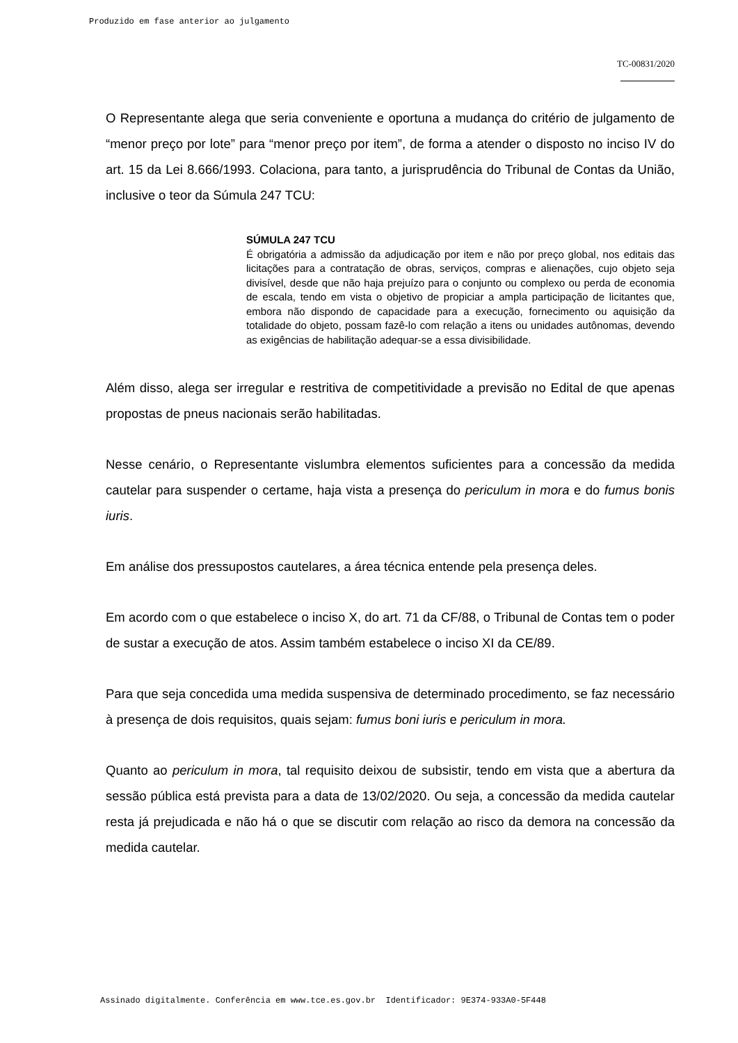Produzido em fase anterior ao julgamento
TC-00831/2020
O Representante alega que seria conveniente e oportuna a mudança do critério de julgamento de “menor preço por lote” para “menor preço por item”, de forma a atender o disposto no inciso IV do art. 15 da Lei 8.666/1993. Colaciona, para tanto, a jurisprudência do Tribunal de Contas da União, inclusive o teor da Súmula 247 TCU:
SÚMULA 247 TCU
É obrigatória a admissão da adjudicação por item e não por preço global, nos editais das licitações para a contratação de obras, serviços, compras e alienações, cujo objeto seja divisível, desde que não haja prejuízo para o conjunto ou complexo ou perda de economia de escala, tendo em vista o objetivo de propiciar a ampla participação de licitantes que, embora não dispondo de capacidade para a execução, fornecimento ou aquisição da totalidade do objeto, possam fazê-lo com relação a itens ou unidades autônomas, devendo as exigências de habilitação adequar-se a essa divisibilidade.
Além disso, alega ser irregular e restritiva de competitividade a previsão no Edital de que apenas propostas de pneus nacionais serão habilitadas.
Nesse cenário, o Representante vislumbra elementos suficientes para a concessão da medida cautelar para suspender o certame, haja vista a presença do periculum in mora e do fumus bonis iuris.
Em análise dos pressupostos cautelares, a área técnica entende pela presença deles.
Em acordo com o que estabelece o inciso X, do art. 71 da CF/88, o Tribunal de Contas tem o poder de sustar a execução de atos. Assim também estabelece o inciso XI da CE/89.
Para que seja concedida uma medida suspensiva de determinado procedimento, se faz necessário à presença de dois requisitos, quais sejam: fumus boni iuris e periculum in mora.
Quanto ao periculum in mora, tal requisito deixou de subsistir, tendo em vista que a abertura da sessão pública está prevista para a data de 13/02/2020. Ou seja, a concessão da medida cautelar resta já prejudicada e não há o que se discutir com relação ao risco da demora na concessão da medida cautelar.
Assinado digitalmente. Conferência em www.tce.es.gov.br Identificador: 9E374-933A0-5F448